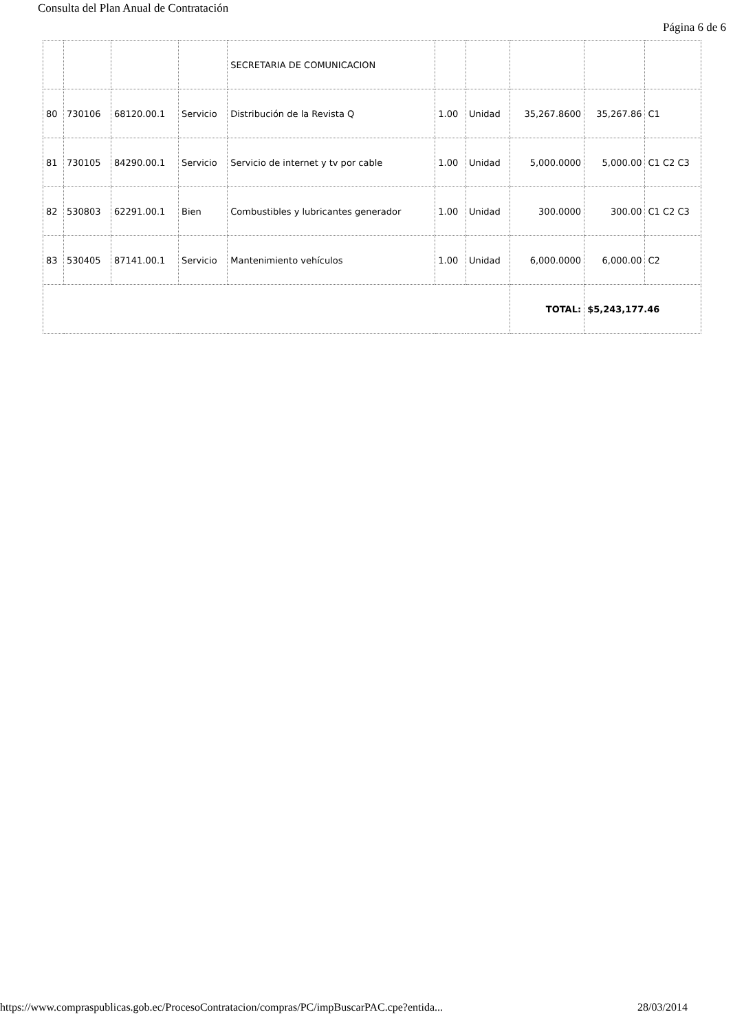Consulta del Plan Anual de Contratación
Página 6 de 6
| | | | | SECRETARIA DE COMUNICACION | | | | | |
| 80 | 730106 | 68120.00.1 | Servicio | Distribución de la Revista Q | 1.00 | Unidad | 35,267.8600 | 35,267.86 | C1 |
| 81 | 730105 | 84290.00.1 | Servicio | Servicio de internet y tv por cable | 1.00 | Unidad | 5,000.0000 | 5,000.00 | C1 C2 C3 |
| 82 | 530803 | 62291.00.1 | Bien | Combustibles y lubricantes generador | 1.00 | Unidad | 300.0000 | 300.00 | C1 C2 C3 |
| 83 | 530405 | 87141.00.1 | Servicio | Mantenimiento vehículos | 1.00 | Unidad | 6,000.0000 | 6,000.00 | C2 |
| | | | | | | | TOTAL: | $5,243,177.46 | |
https://www.compraspublicas.gob.ec/ProcesoContratacion/compras/PC/impBuscarPAC.cpe?entida...
28/03/2014